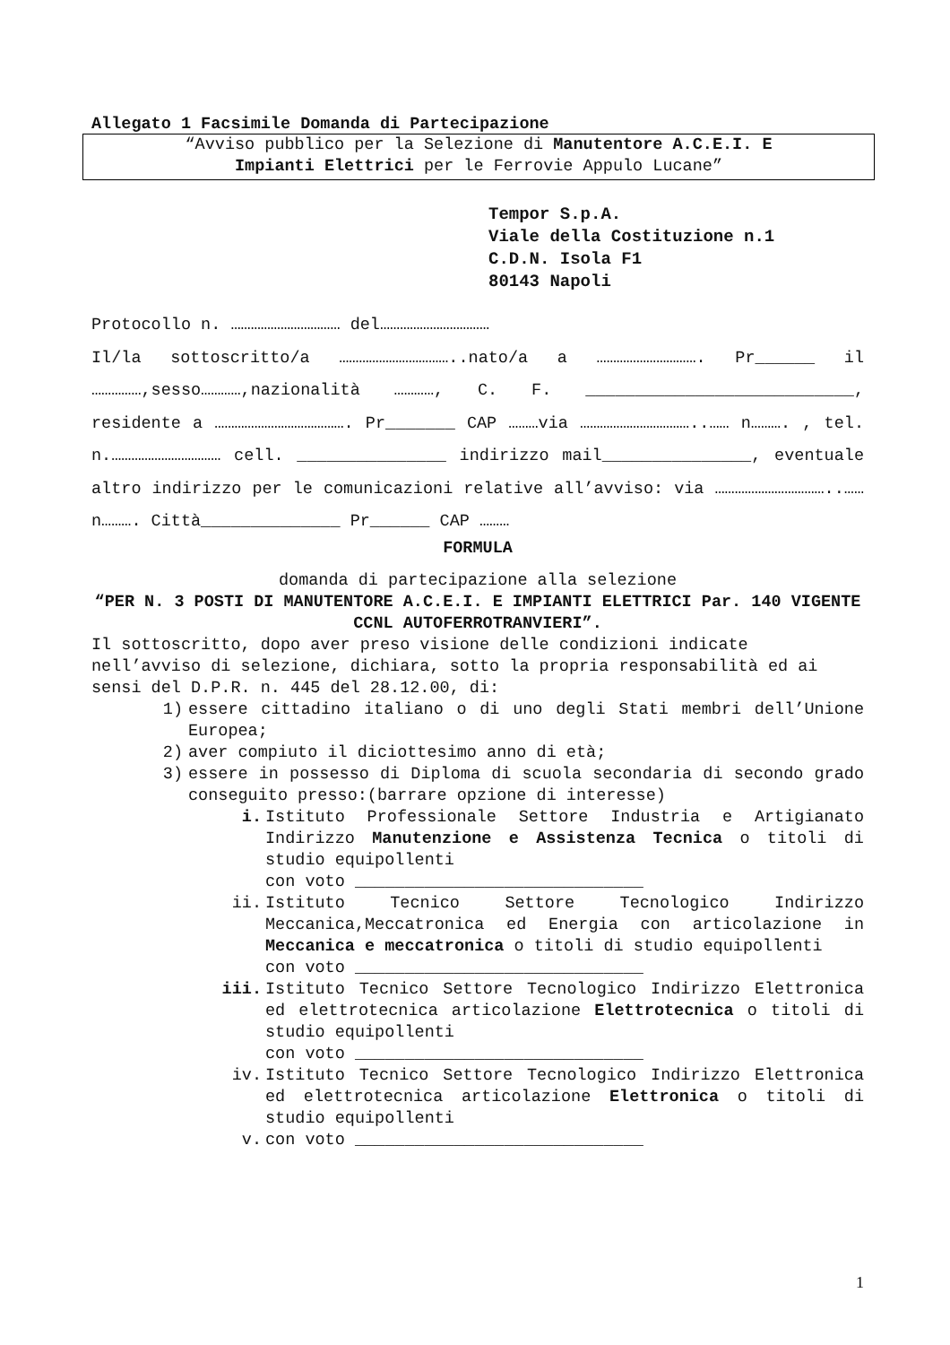Allegato 1 Facsimile Domanda di Partecipazione
“Avviso pubblico per la Selezione di Manutentore A.C.E.I. E
Impianti Elettrici per le Ferrovie Appulo Lucane”
Tempor S.p.A.
Viale della Costituzione n.1
C.D.N. Isola F1
80143 Napoli
Protocollo n. …………………………… del……………………………
Il/la sottoscritto/a ……………………………..nato/a a …………………………. Pr______ il ……………,sesso…………,nazionalità …………, C. F. ___________________________, residente a …………………………………. Pr_______ CAP ………via ……………………………..…… n………. , tel. n.…………………………… cell. _______________ indirizzo mail_______________, eventuale altro indirizzo per le comunicazioni relative all’avviso: via ……………………………..…… n………. Città______________ Pr______ CAP ………
FORMULA
domanda di partecipazione alla selezione
“PER N. 3 POSTI DI MANUTENTORE A.C.E.I. E IMPIANTI ELETTRICI Par. 140 VIGENTE CCNL AUTOFERROTRANVIERI”.
Il sottoscritto, dopo aver preso visione delle condizioni indicate nell’avviso di selezione, dichiara, sotto la propria responsabilità ed ai sensi del D.P.R. n. 445 del 28.12.00, di:
1) essere cittadino italiano o di uno degli Stati membri dell’Unione Europea;
2) aver compiuto il diciottesimo anno di età;
3) essere in possesso di Diploma di scuola secondaria di secondo grado conseguito presso:(barrare opzione di interesse)
i. Istituto Professionale Settore Industria e Artigianato Indirizzo Manutenzione e Assistenza Tecnica o titoli di studio equipollenti
con voto _____________________________
ii. Istituto Tecnico Settore Tecnologico Indirizzo Meccanica,Meccatronica ed Energia con articolazione in Meccanica e meccatronica o titoli di studio equipollenti
con voto _____________________________
iii. Istituto Tecnico Settore Tecnologico Indirizzo Elettronica ed elettrotecnica articolazione Elettrotecnica o titoli di studio equipollenti
con voto _____________________________
iv. Istituto Tecnico Settore Tecnologico Indirizzo Elettronica ed elettrotecnica articolazione Elettronica o titoli di studio equipollenti
v. con voto _____________________________
1